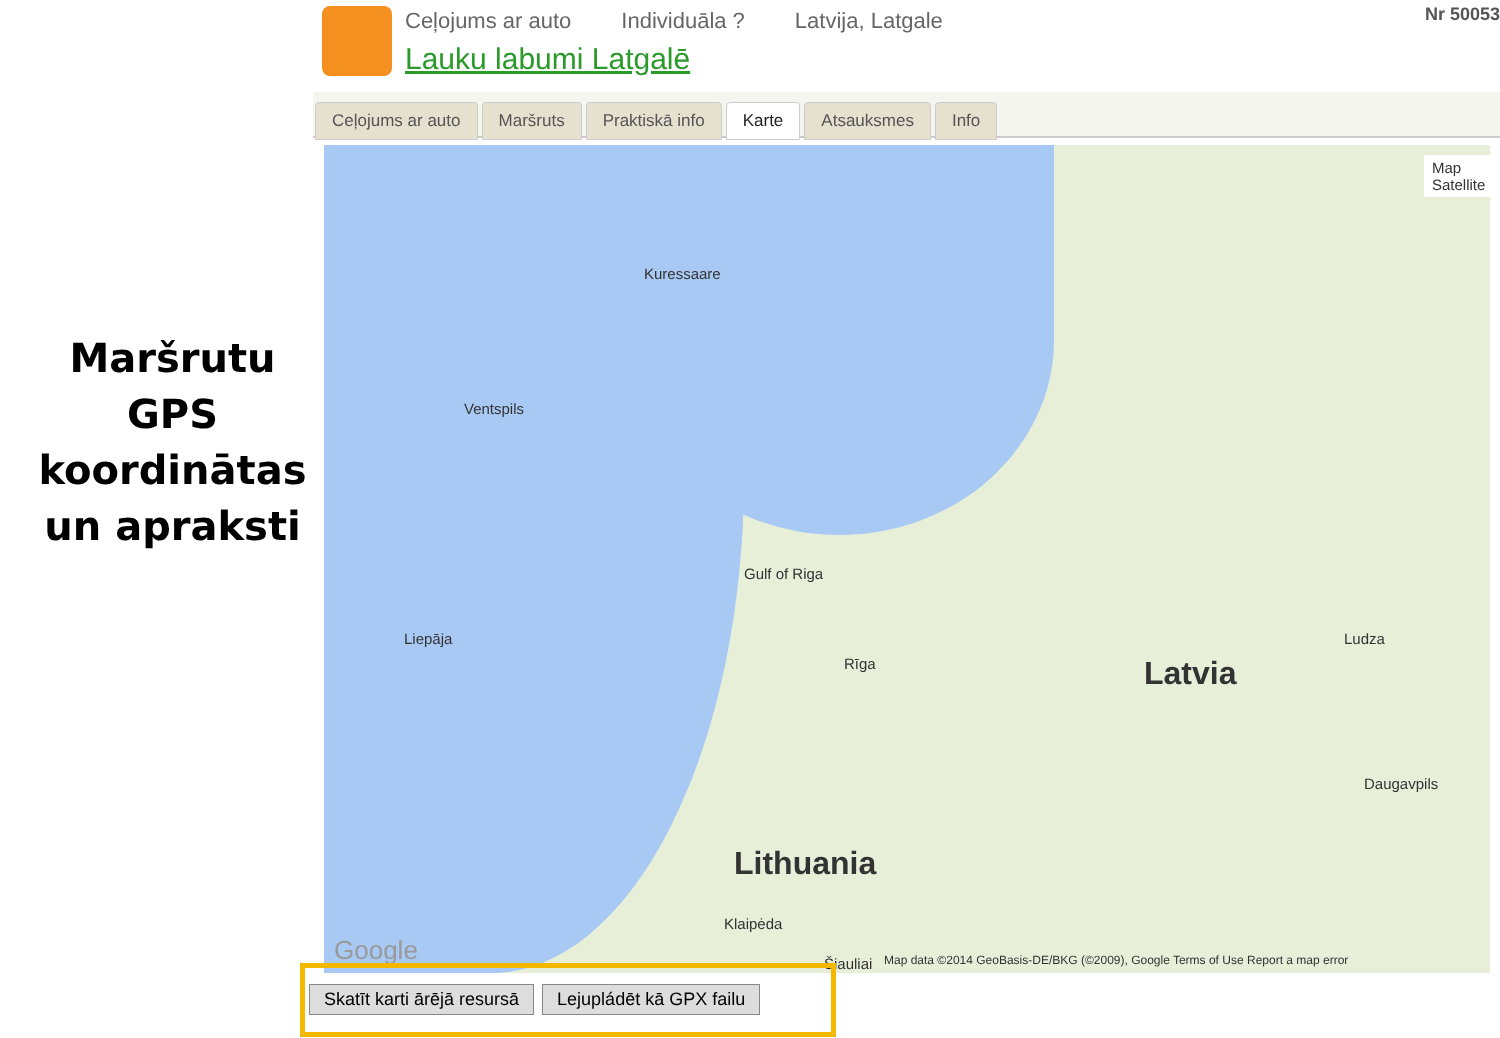Maršrutu
GPS
koordinātas
un apraksti
Ceļojums ar auto Individuāla ? Latvija, Latgale
Lauku labumi Latgalē
Nr 50053
Ceļojums ar auto Maršruts Praktiskā info Karte Atsauksmes Info
Map Satellite
Latvia
Lithuania
Gulf of Riga
Rīga
Kuressaare
Ventspils
Liepāja
Daugavpils
Ludza
Klaipėda
Šiauliai
Map data ©2014 GeoBasis-DE/BKG (©2009), Google Terms of Use Report a map error
Google
Skatīt karti ārējā resursā Lejupládēt kā GPX failu